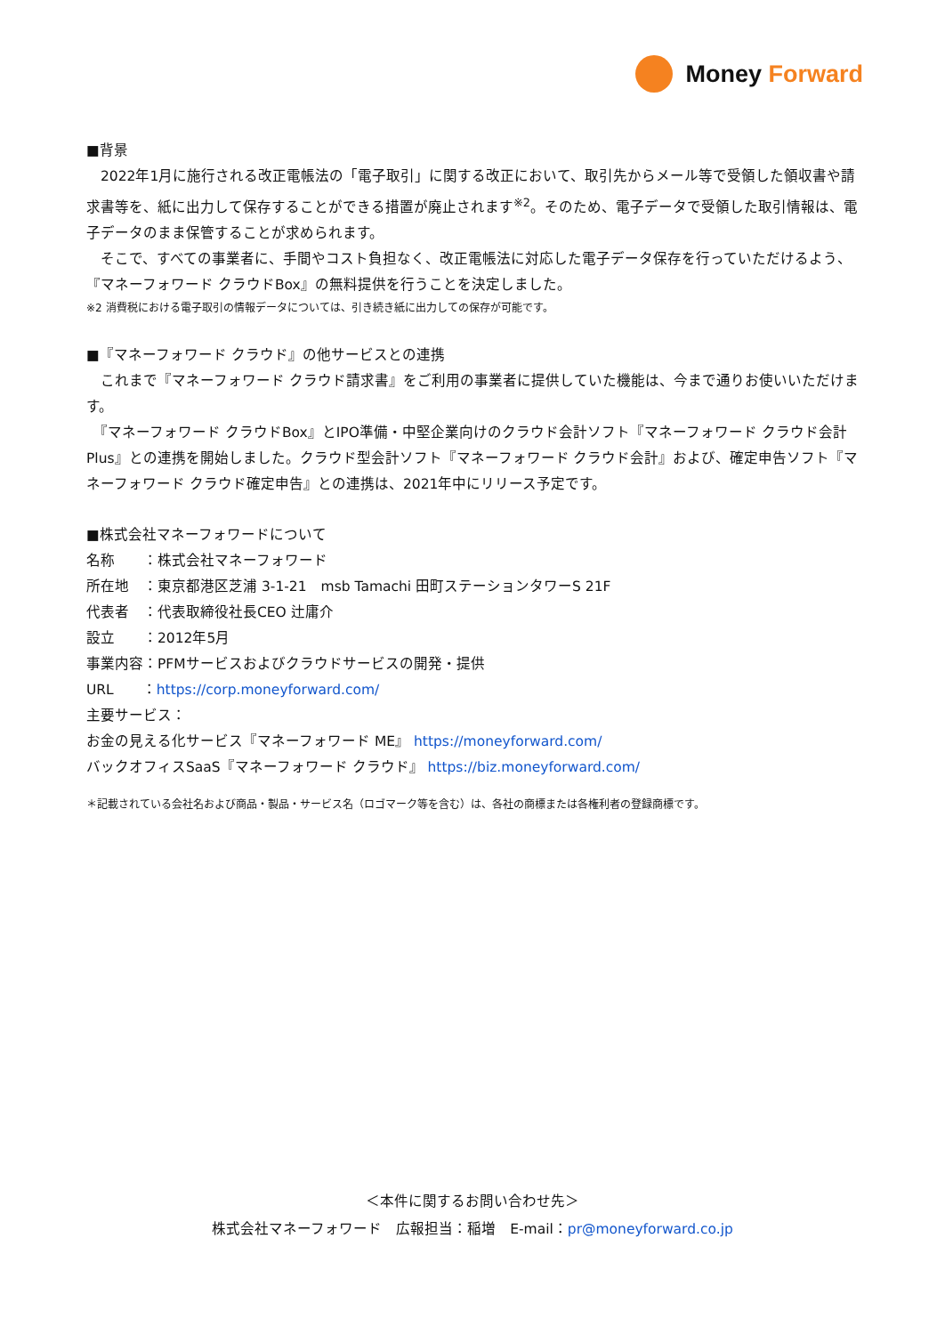Money Forward
■背景
　2022年1月に施行される改正電帳法の「電子取引」に関する改正において、取引先からメール等で受領した領収書や請求書等を、紙に出力して保存することができる措置が廃止されます<sup>※2</sup>。そのため、電子データで受領した取引情報は、電子データのまま保管することが求められます。
　そこで、すべての事業者に、手間やコスト負担なく、改正電帳法に対応した電子データ保存を行っていただけるよう、『マネーフォワード クラウドBox』の無料提供を行うことを決定しました。
※2 消費税における電子取引の情報データについては、引き続き紙に出力しての保存が可能です。
■『マネーフォワード クラウド』の他サービスとの連携
　これまで『マネーフォワード クラウド請求書』をご利用の事業者に提供していた機能は、今まで通りお使いいただけます。
　『マネーフォワード クラウドBox』とIPO準備・中堅企業向けのクラウド会計ソフト『マネーフォワード クラウド会計Plus』との連携を開始しました。クラウド型会計ソフト『マネーフォワード クラウド会計』および、確定申告ソフト『マネーフォワード クラウド確定申告』との連携は、2021年中にリリース予定です。
■株式会社マネーフォワードについて
名称　　：株式会社マネーフォワード
所在地　：東京都港区芝浦 3-1-21　msb Tamachi 田町ステーションタワーS 21F
代表者　：代表取締役社長CEO 辻庸介
設立　　：2012年5月
事業内容：PFMサービスおよびクラウドサービスの開発・提供
URL　　：https://corp.moneyforward.com/
主要サービス：
お金の見える化サービス『マネーフォワード ME』 https://moneyforward.com/
バックオフィスSaaS『マネーフォワード クラウド』 https://biz.moneyforward.com/
＊記載されている会社名および商品・製品・サービス名（ロゴマーク等を含む）は、各社の商標または各権利者の登録商標です。
＜本件に関するお問い合わせ先＞
株式会社マネーフォワード　広報担当：稲増　E-mail：pr@moneyforward.co.jp